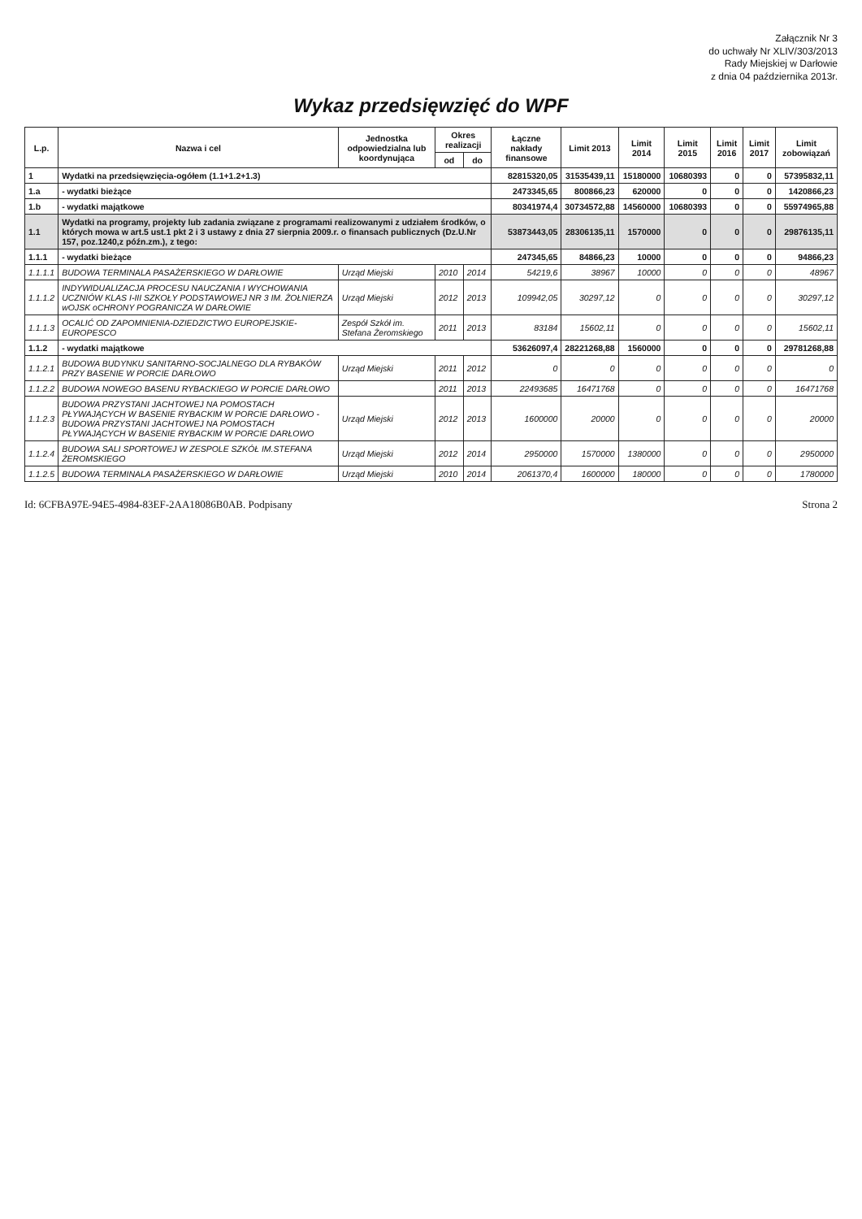Załącznik Nr 3
do uchwały Nr XLIV/303/2013
Rady Miejskiej w Darłowie
z dnia 04 października 2013r.
Wykaz przedsięwzięć do WPF
| L.p. | Nazwa i cel | Jednostka odpowiedzialna lub koordynująca | Okres realizacji | | Łączne nakłady finansowe | Limit 2013 | Limit 2014 | Limit 2015 | Limit 2016 | Limit 2017 | Limit zobowiązań |
| --- | --- | --- | --- | --- | --- | --- | --- | --- | --- | --- | --- |
| | | | od | do | | | | | | | |
| 1 | Wydatki na przedsięwzięcia-ogółem (1.1+1.2+1.3) | | | | 82815320,05 | 31535439,11 | 15180000 | 10680393 | 0 | 0 | 57395832,11 |
| 1.a | - wydatki bieżące | | | | 2473345,65 | 800866,23 | 620000 | 0 | 0 | 0 | 1420866,23 |
| 1.b | - wydatki majątkowe | | | | 80341974,4 | 30734572,88 | 14560000 | 10680393 | 0 | 0 | 55974965,88 |
| 1.1 | Wydatki na programy, projekty lub zadania związane z programami realizowanymi z udziałem środków, o których mowa w art.5 ust.1 pkt 2 i 3 ustawy z dnia 27 sierpnia 2009.r. o finansach publicznych (Dz.U.Nr 157, poz.1240,z późn.zm.), z tego: | | | | 53873443,05 | 28306135,11 | 1570000 | 0 | 0 | 0 | 29876135,11 |
| 1.1.1 | - wydatki bieżące | | | | 247345,65 | 84866,23 | 10000 | 0 | 0 | 0 | 94866,23 |
| 1.1.1.1 | BUDOWA TERMINALA PASAŻERSKIEGO W DARŁOWIE | Urząd Miejski | 2010 | 2014 | 54219,6 | 38967 | 10000 | 0 | 0 | 0 | 48967 |
| 1.1.1.2 | INDYWIDUALIZACJA PROCESU NAUCZANIA I WYCHOWANIA UCZNIÓW KLAS I-III SZKOŁY PODSTAWOWEJ NR 3 IM. ŻOŁNIERZA wOJSK oCHRONY POGRANICZA W DARŁOWIE | Urząd Miejski | 2012 | 2013 | 109942,05 | 30297,12 | 0 | 0 | 0 | 0 | 30297,12 |
| 1.1.1.3 | OCALIĆ OD ZAPOMNIENIA-DZIEDZICTWO EUROPEJSKIE-EUROPESCO | Zespół Szkół im. Stefana Żeromskiego | 2011 | 2013 | 83184 | 15602,11 | 0 | 0 | 0 | 0 | 15602,11 |
| 1.1.2 | - wydatki majątkowe | | | | 53626097,4 | 28221268,88 | 1560000 | 0 | 0 | 0 | 29781268,88 |
| 1.1.2.1 | BUDOWA BUDYNKU SANITARNO-SOCJALNEGO DLA RYBAKÓW PRZY BASENIE W PORCIE DARŁOWO | Urząd Miejski | 2011 | 2012 | 0 | 0 | 0 | 0 | 0 | 0 | 0 |
| 1.1.2.2 | BUDOWA NOWEGO BASENU RYBACKIEGO W PORCIE DARŁOWO | | 2011 | 2013 | 22493685 | 16471768 | 0 | 0 | 0 | 0 | 16471768 |
| 1.1.2.3 | BUDOWA PRZYSTANI JACHTOWEJ NA POMOSTACH PŁYWAJĄCYCH W BASENIE RYBACKIM W PORCIE DARŁOWO - BUDOWA PRZYSTANI JACHTOWEJ NA POMOSTACH PŁYWAJĄCYCH W BASENIE RYBACKIM W PORCIE DARŁOWO | Urząd Miejski | 2012 | 2013 | 1600000 | 20000 | 0 | 0 | 0 | 0 | 20000 |
| 1.1.2.4 | BUDOWA SALI SPORTOWEJ W ZESPOLE SZKÓŁ IM.STEFANA ŻEROMSKIEGO | Urząd Miejski | 2012 | 2014 | 2950000 | 1570000 | 1380000 | 0 | 0 | 0 | 2950000 |
| 1.1.2.5 | BUDOWA TERMINALA PASAŻERSKIEGO W DARŁOWIE | Urząd Miejski | 2010 | 2014 | 2061370,4 | 1600000 | 180000 | 0 | 0 | 0 | 1780000 |
Id: 6CFBA97E-94E5-4984-83EF-2AA18086B0AB. Podpisany Strona 2